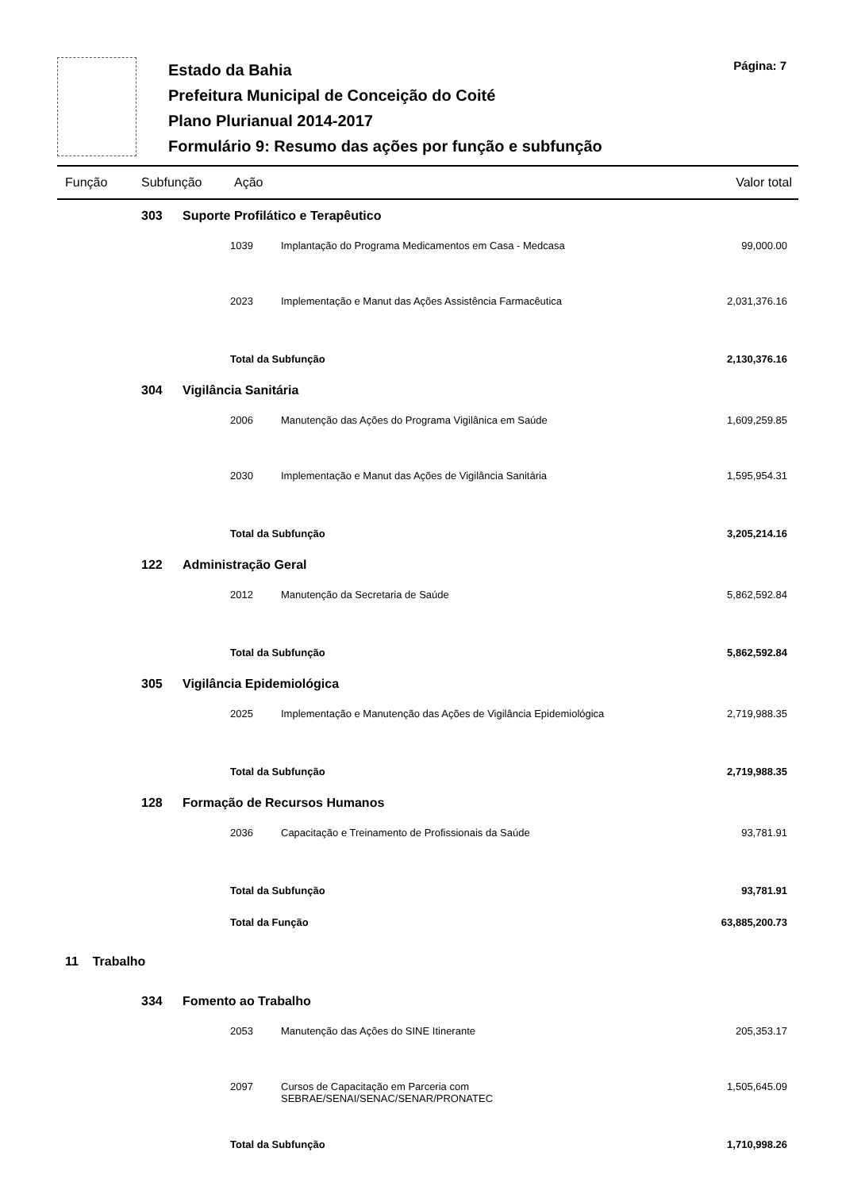Estado da Bahia
Prefeitura Municipal de Conceição do Coité
Plano Plurianual 2014-2017
Formulário 9: Resumo das ações por função e subfunção
Página: 7
Função Subfunção Ação Valor total
| | 303 | Suporte Profilático e Terapêutico | | | |
| | | | 1039 | Implantação do Programa Medicamentos em Casa - Medcasa | 99,000.00 |
| | | | 2023 | Implementação e Manut das Ações Assistência Farmacêutica | 2,031,376.16 |
| | | | Total da Subfunção | | 2,130,376.16 |
| | 304 | Vigilância Sanitária | | | |
| | | | 2006 | Manutenção das Ações do Programa Vigilânica em Saúde | 1,609,259.85 |
| | | | 2030 | Implementação e Manut das Ações de Vigilância Sanitária | 1,595,954.31 |
| | | | Total da Subfunção | | 3,205,214.16 |
| | 122 | Administração Geral | | | |
| | | | 2012 | Manutenção da Secretaria de Saúde | 5,862,592.84 |
| | | | Total da Subfunção | | 5,862,592.84 |
| | 305 | Vigilância Epidemiológica | | | |
| | | | 2025 | Implementação e Manutenção das Ações de Vigilância Epidemiológica | 2,719,988.35 |
| | | | Total da Subfunção | | 2,719,988.35 |
| | 128 | Formação de Recursos Humanos | | | |
| | | | 2036 | Capacitação e Treinamento de Profissionais da Saúde | 93,781.91 |
| | | | Total da Subfunção | | 93,781.91 |
| | | | Total da Função | | 63,885,200.73 |
| 11 Trabalho | | | | | |
| | 334 | Fomento ao Trabalho | | | |
| | | | 2053 | Manutenção das Ações do SINE Itinerante | 205,353.17 |
| | | | 2097 | Cursos de Capacitação em Parceria com SEBRAE/SENAI/SENAC/SENAR/PRONATEC | 1,505,645.09 |
| | | | Total da Subfunção | | 1,710,998.26 |